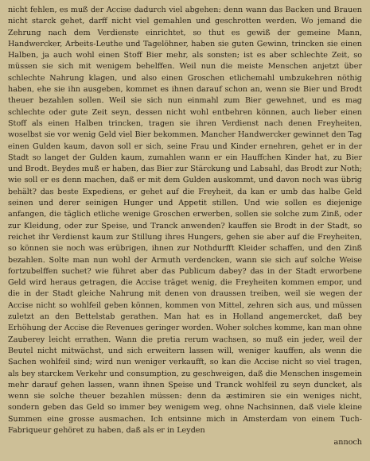nicht fehlen, es muß der Accise dadurch viel abgehen: denn wann das Backen und Brauen nicht starck gehet, darff nicht viel gemahlen und geschrotten werden. Wo jemand die Zehrung nach dem Verdienste einrichtet, so thut es gewiß der gemeine Mann, Handwercker, Arbeits-Leuthe und Tagelöhner, haben sie guten Gewinn, trincken sie einen Halben, ja auch wohl einen Stoff Bier mehr, als sonsten; ist es aber schlechte Zeit, so müssen sie sich mit wenigem behelffen. Weil nun die meiste Menschen anjetzt über schlechte Nahrung klagen, und also einen Groschen etlichemahl umbzukehren nöthig haben, ehe sie ihn ausgeben, kommet es ihnen darauf schon an, wenn sie Bier und Brodt theuer bezahlen sollen. Weil sie sich nun einmahl zum Bier gewehnet, und es mag schlechte oder gute Zeit seyn, dessen nicht wohl entbehren können, auch lieber einen Stoff als einen Halben trincken, tragen sie ihren Verdienst nach denen Freyheiten, woselbst sie vor wenig Geld viel Bier bekommen. Mancher Handwercker gewinnet den Tag einen Gulden kaum, davon soll er sich, seine Frau und Kinder ernehren, gehet er in der Stadt so langet der Gulden kaum, zumahlen wann er ein Hauffchen Kinder hat, zu Bier und Brodt. Beydes muß er haben, das Bier zur Stärckung und Labsahl, das Brodt zur Noth; wie soll er es denn machen, daß er mit dem Gulden auskommt, und davon noch was übrig behält? das beste Expediens, er gehet auf die Freyheit, da kan er umb das halbe Geld seinen und derer seinigen Hunger und Appetit stillen. Und wie sollen es diejenige anfangen, die täglich etliche wenige Groschen erwerben, sollen sie solche zum Zinß, oder zur Kleidung, oder zur Speise, und Tranck anwenden? kauffen sie Brodt in der Stadt, so reichet ihr Verdienst kaum zur Stillung ihres Hungers, gehen sie aber auf die Freyheiten, so können sie noch was erübrigen, ihnen zur Nothdurfft Kleider schaffen, und den Zinß bezahlen. Solte man nun wohl der Armuth verdencken, wann sie sich auf solche Weise fortzubelffen suchet? wie führet aber das Publicum dabey? das in der Stadt erworbene Geld wird heraus getragen, die Accise träget wenig, die Freyheiten kommen empor, und die in der Stadt gleiche Nahrung mit denen von draussen treiben, weil sie wegen der Accise nicht so wohlfeil geben können, kommen von Mittel, zehren sich aus, und müssen zuletzt an den Bettelstab gerathen. Man hat es in Holland angemercket, daß bey Erhöhung der Accise die Revenues geringer worden. Woher solches komme, kan man ohne Zauberey leicht errathen. Wann die pretia rerum wachsen, so muß ein jeder, weil der Beutel nicht mitwächst, und sich erweitern lassen will, weniger kauffen, als wenn die Sachen wohlfeil sind; wird nun weniger verkaufft, so kan die Accise nicht so viel tragen, als bey starckem Verkehr und consumption, zu geschweigen, daß die Menschen insgemein mehr darauf gehen lassen, wann ihnen Speise und Tranck wohlfeil zu seyn duncket, als wenn sie solche theuer bezahlen müssen: denn da æstimiren sie ein weniges nicht, sondern geben das Geld so immer bey wenigem weg, ohne Nachsinnen, daß viele kleine Summen eine grosse ausmachen. Ich entsinne mich in Amsterdam von einem Tuch-Fabriqueur gehöret zu haben, daß als er in Leyden
annoch